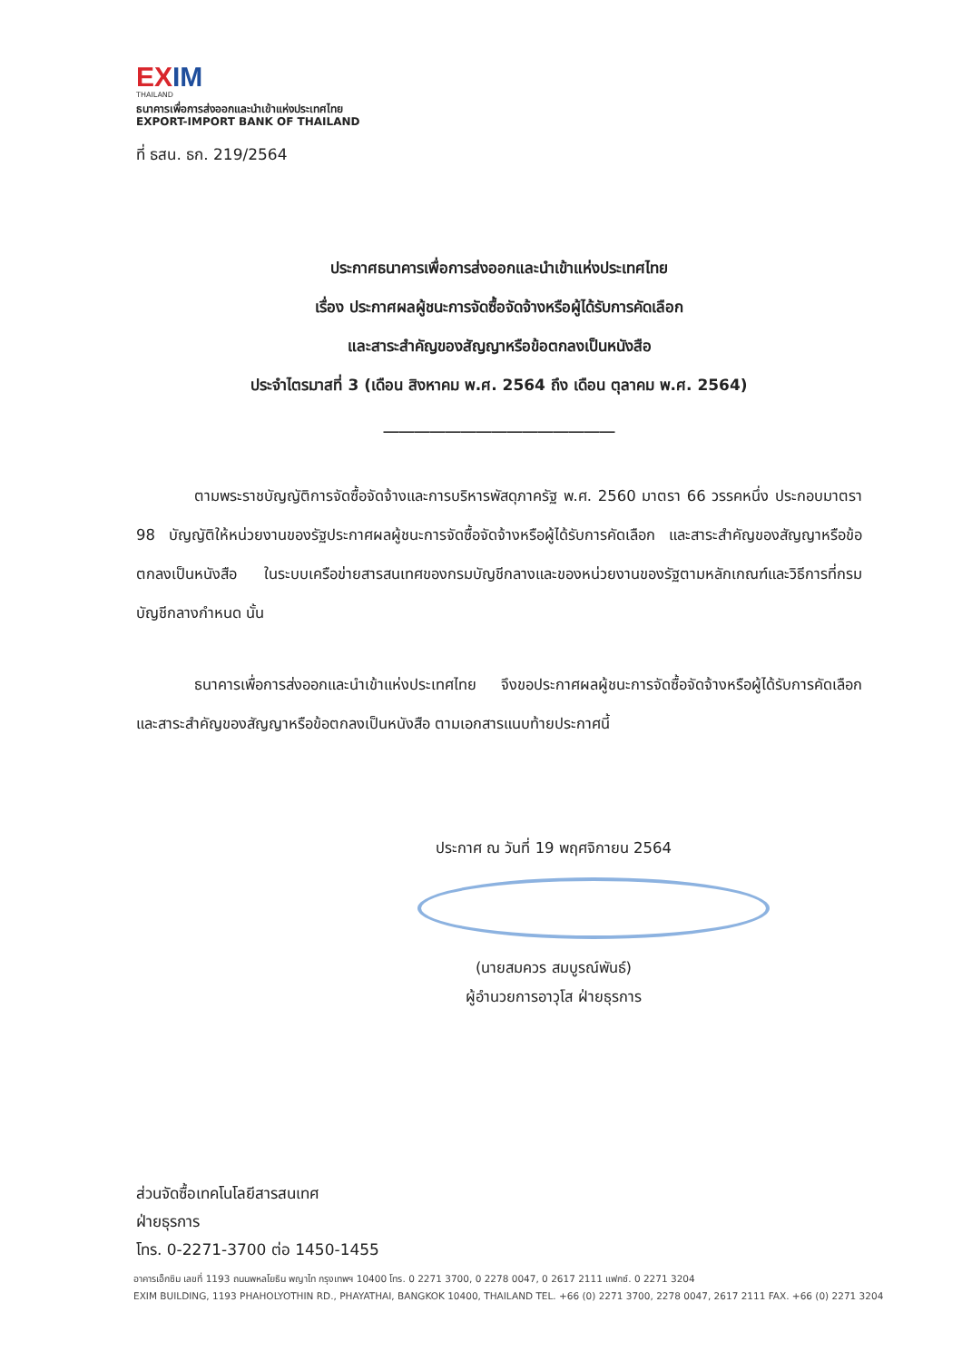EXIM
THAILAND
ธนาคารเพื่อการส่งออกและนำเข้าแห่งประเทศไทย
EXPORT-IMPORT BANK OF THAILAND
ที่ ธสน. ธก. 219/2564
ประกาศธนาคารเพื่อการส่งออกและนำเข้าแห่งประเทศไทย
เรื่อง ประกาศผลผู้ชนะการจัดซื้อจัดจ้างหรือผู้ได้รับการคัดเลือก
และสาระสำคัญของสัญญาหรือข้อตกลงเป็นหนังสือ
ประจำไตรมาสที่ 3 (เดือน สิงหาคม พ.ศ. 2564 ถึง เดือน ตุลาคม พ.ศ. 2564)
______________________________
ตามพระราชบัญญัติการจัดซื้อจัดจ้างและการบริหารพัสดุภาครัฐ พ.ศ. 2560 มาตรา 66 วรรคหนึ่ง ประกอบมาตรา 98 บัญญัติให้หน่วยงานของรัฐประกาศผลผู้ชนะการจัดซื้อจัดจ้างหรือผู้ได้รับการคัดเลือก และสาระสำคัญของสัญญาหรือข้อตกลงเป็นหนังสือ ในระบบเครือข่ายสารสนเทศของกรมบัญชีกลางและของหน่วยงานของรัฐตามหลักเกณฑ์และวิธีการที่กรมบัญชีกลางกำหนด นั้น
ธนาคารเพื่อการส่งออกและนำเข้าแห่งประเทศไทย จึงขอประกาศผลผู้ชนะการจัดซื้อจัดจ้างหรือผู้ได้รับการคัดเลือกและสาระสำคัญของสัญญาหรือข้อตกลงเป็นหนังสือ ตามเอกสารแนบท้ายประกาศนี้
ประกาศ ณ วันที่ 19 พฤศจิกายน 2564
(นายสมควร สมบูรณ์พันธ์)
ผู้อำนวยการอาวุโส ฝ่ายธุรการ
ส่วนจัดซื้อเทคโนโลยีสารสนเทศ
ฝ่ายธุรการ
โทร. 0-2271-3700 ต่อ 1450-1455
อาคารเอ็กซิม เลขที่ 1193 ถนนพหลโยธิน พญาไท กรุงเทพฯ 10400 โทร. 0 2271 3700, 0 2278 0047, 0 2617 2111 แฟกซ์. 0 2271 3204
EXIM BUILDING, 1193 PHAHOLYOTHIN RD., PHAYATHAI, BANGKOK 10400, THAILAND TEL. +66 (0) 2271 3700, 2278 0047, 2617 2111 FAX. +66 (0) 2271 3204